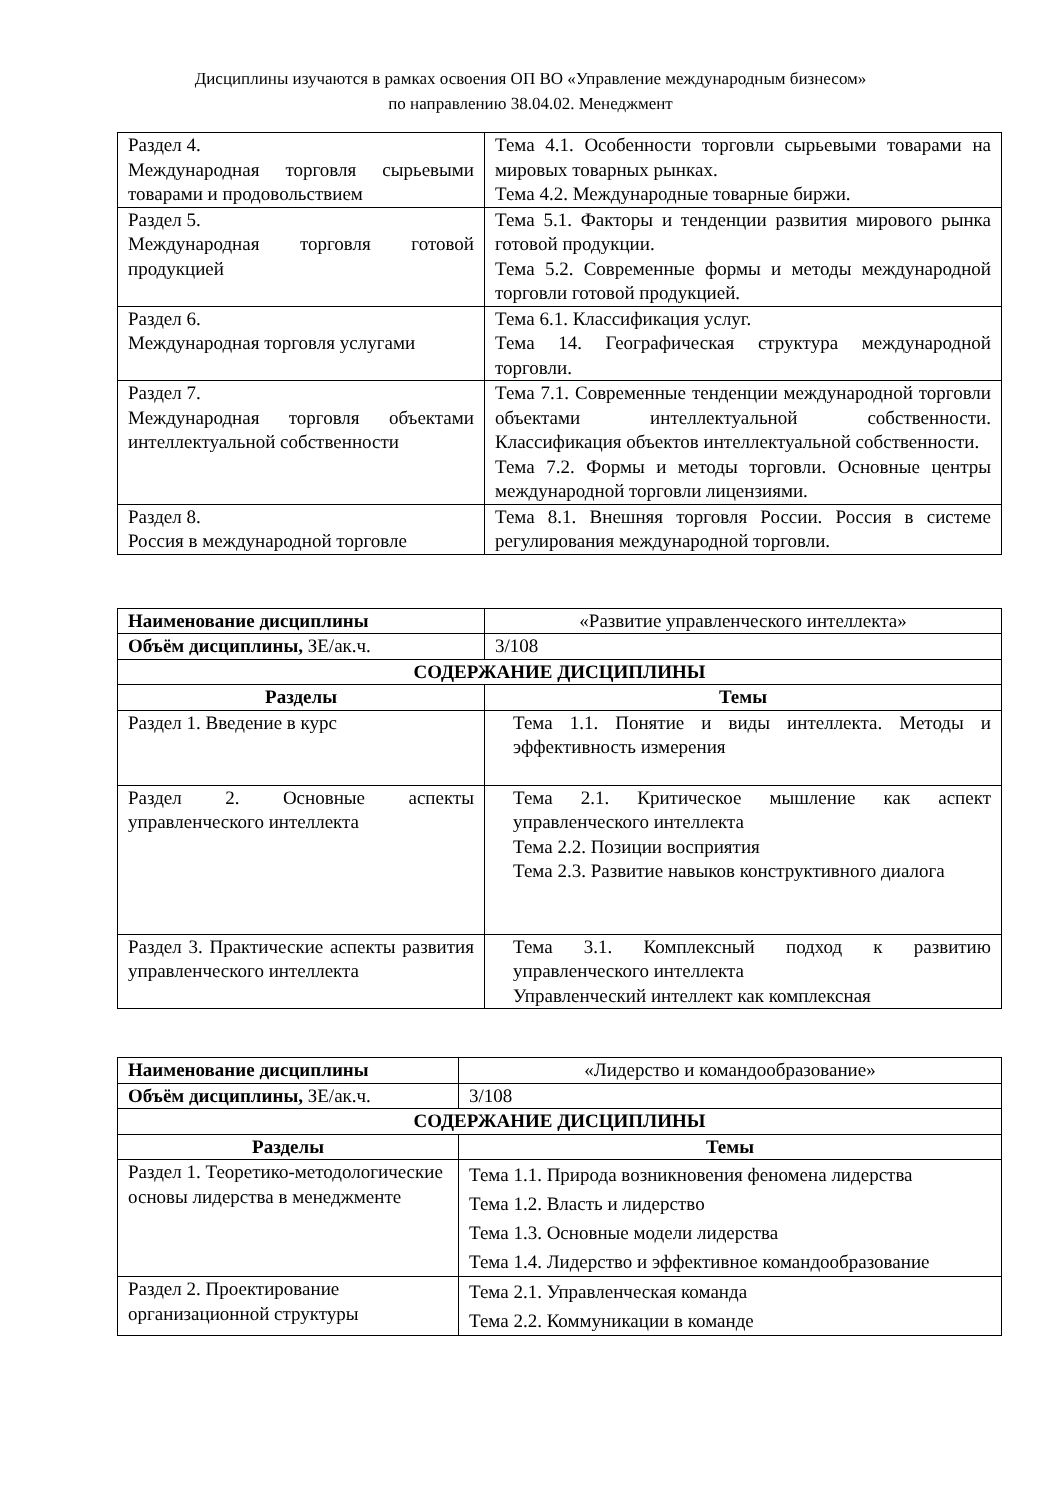Дисциплины изучаются в рамках освоения ОП ВО «Управление международным бизнесом»
по направлению 38.04.02. Менеджмент
| Раздел 4. Международная торговля сырьевыми товарами и продовольствием | Тема 4.1. Особенности торговли сырьевыми товарами на мировых товарных рынках. Тема 4.2. Международные товарные биржи. |
| Раздел 5. Международная торговля готовой продукцией | Тема 5.1. Факторы и тенденции развития мирового рынка готовой продукции. Тема 5.2. Современные формы и методы международной торговли готовой продукцией. |
| Раздел 6. Международная торговля услугами | Тема 6.1. Классификация услуг. Тема 14. Географическая структура международной торговли. |
| Раздел 7. Международная торговля объектами интеллектуальной собственности | Тема 7.1. Современные тенденции международной торговли объектами интеллектуальной собственности. Классификация объектов интеллектуальной собственности. Тема 7.2. Формы и методы торговли. Основные центры международной торговли лицензиями. |
| Раздел 8. Россия в международной торговле | Тема 8.1. Внешняя торговля России. Россия в системе регулирования международной торговли. |
| Наименование дисциплины | «Развитие управленческого интеллекта» |
| Объём дисциплины, ЗЕ/ак.ч. | 3/108 |
| СОДЕРЖАНИЕ ДИСЦИПЛИНЫ | |
| Разделы | Темы |
| Раздел 1. Введение в курс | Тема 1.1. Понятие и виды интеллекта. Методы и эффективность измерения |
| Раздел 2. Основные аспекты управленческого интеллекта | Тема 2.1. Критическое мышление как аспект управленческого интеллекта Тема 2.2. Позиции восприятия Тема 2.3. Развитие навыков конструктивного диалога |
| Раздел 3. Практические аспекты развития управленческого интеллекта | Тема 3.1. Комплексный подход к развитию управленческого интеллекта Управленческий интеллект как комплексная |
| Наименование дисциплины | «Лидерство и командообразование» |
| Объём дисциплины, ЗЕ/ак.ч. | 3/108 |
| СОДЕРЖАНИЕ ДИСЦИПЛИНЫ | |
| Разделы | Темы |
| Раздел 1. Теоретико-методологические основы лидерства в менеджменте | Тема 1.1. Природа возникновения феномена лидерства Тема 1.2. Власть и лидерство Тема 1.3. Основные модели лидерства Тема 1.4. Лидерство и эффективное командообразование |
| Раздел 2. Проектирование организационной структуры | Тема 2.1. Управленческая команда Тема 2.2. Коммуникации в команде |